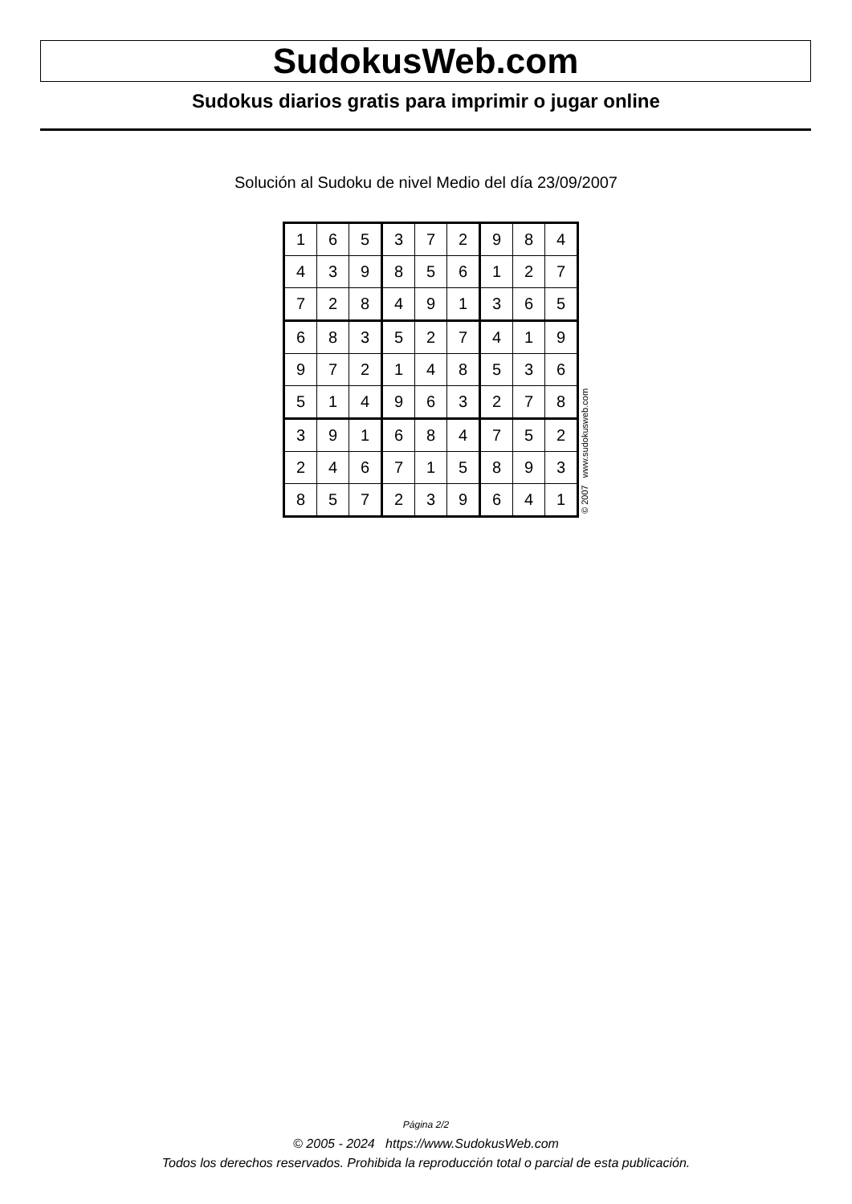SudokusWeb.com
Sudokus diarios gratis para imprimir o jugar online
Solución al Sudoku de nivel Medio del día 23/09/2007
| 1 | 6 | 5 | 3 | 7 | 2 | 9 | 8 | 4 |
| 4 | 3 | 9 | 8 | 5 | 6 | 1 | 2 | 7 |
| 7 | 2 | 8 | 4 | 9 | 1 | 3 | 6 | 5 |
| 6 | 8 | 3 | 5 | 2 | 7 | 4 | 1 | 9 |
| 9 | 7 | 2 | 1 | 4 | 8 | 5 | 3 | 6 |
| 5 | 1 | 4 | 9 | 6 | 3 | 2 | 7 | 8 |
| 3 | 9 | 1 | 6 | 8 | 4 | 7 | 5 | 2 |
| 2 | 4 | 6 | 7 | 1 | 5 | 8 | 9 | 3 |
| 8 | 5 | 7 | 2 | 3 | 9 | 6 | 4 | 1 |
© 2007 www.sudokusweb.com
Página 2/2
© 2005 - 2024 https://www.SudokusWeb.com
Todos los derechos reservados. Prohibida la reproducción total o parcial de esta publicación.